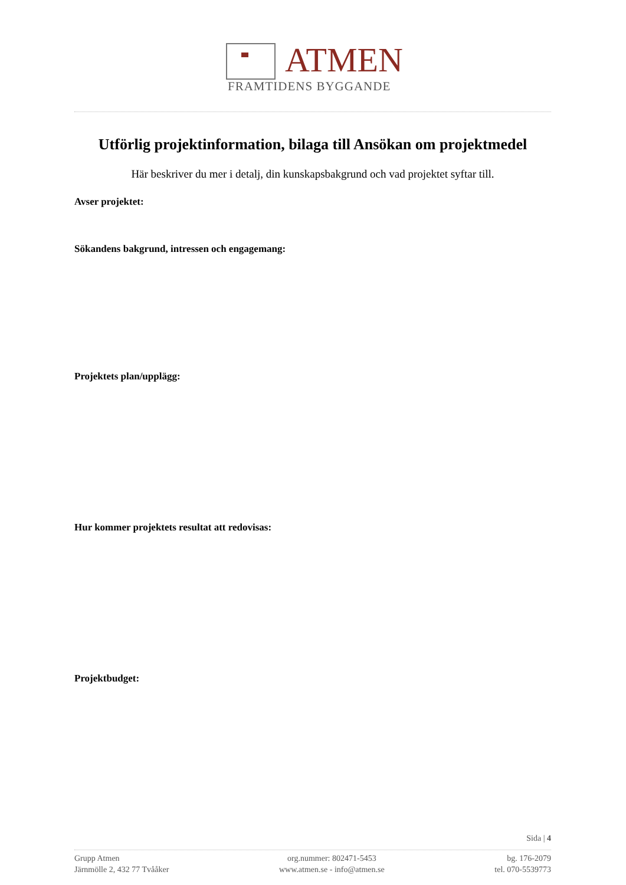ATMEN
FRAMTIDENS BYGGANDE
Utförlig projektinformation, bilaga till Ansökan om projektmedel
Här beskriver du mer i detalj, din kunskapsbakgrund och vad projektet syftar till.
Avser projektet:
Sökandens bakgrund, intressen och engagemang:
Projektets plan/upplägg:
Hur kommer projektets resultat att redovisas:
Projektbudget:
Sida | 4
Grupp Atmen
Järnmölle 2, 432 77 Tvååker
org.nummer: 802471-5453
www.atmen.se - info@atmen.se
bg. 176-2079
tel. 070-5539773